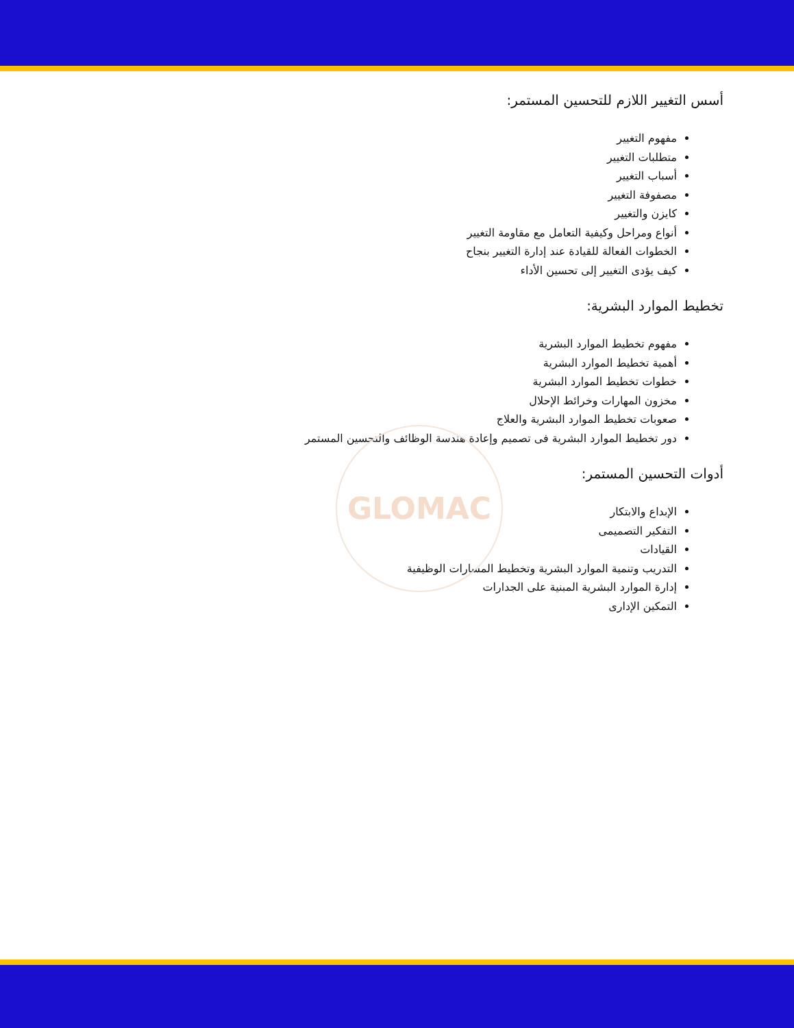GLOMAC
أسس التغيير اللازم للتحسين المستمر:
مفهوم التغيير
متطلبات التغيير
أسباب التغيير
مصفوفة التغيير
كايزن والتغيير
أنواع ومراحل وكيفية التعامل مع مقاومة التغيير
الخطوات الفعالة للقيادة عند إدارة التغيير بنجاح
كيف يؤدى التغيير إلى تحسين الأداء
تخطيط الموارد البشرية:
مفهوم تخطيط الموارد البشرية
أهمية تخطيط الموارد البشرية
خطوات تخطيط الموارد البشرية
مخزون المهارات وخرائط الإحلال
صعوبات تخطيط الموارد البشرية والعلاج
دور تخطيط الموارد البشرية فى تصميم وإعادة هندسة الوظائف والتحسين المستمر
أدوات التحسين المستمر:
الإبداع والابتكار
التفكير التصميمى
القيادات
التدريب وتنمية الموارد البشرية وتخطيط المسارات الوظيفية
إدارة الموارد البشرية المبنية على الجدارات
التمكين الإدارى